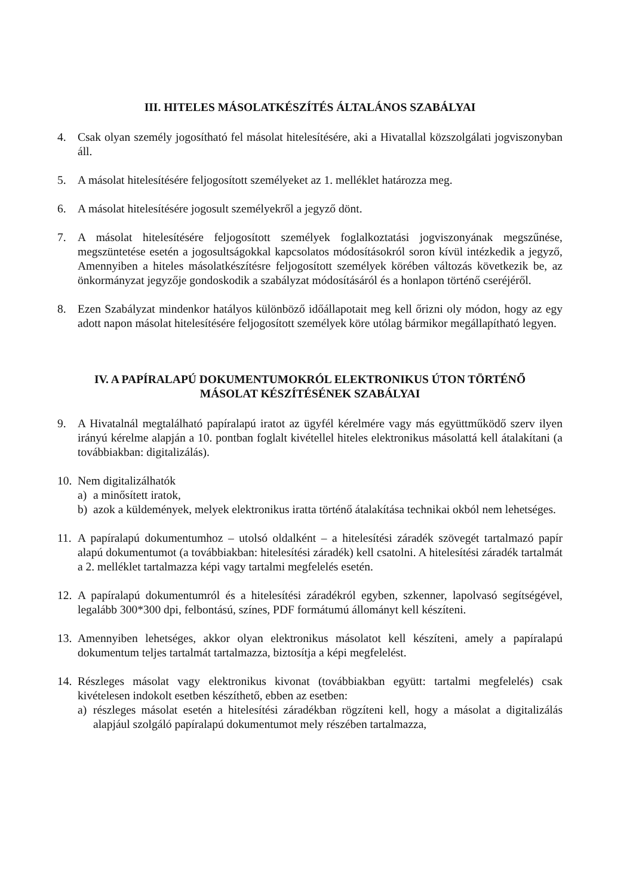III. HITELES MÁSOLATKÉSZÍTÉS ÁLTALÁNOS SZABÁLYAI
4. Csak olyan személy jogosítható fel másolat hitelesítésére, aki a Hivatallal közszolgálati jogviszonyban áll.
5. A másolat hitelesítésére feljogosított személyeket az 1. melléklet határozza meg.
6. A másolat hitelesítésére jogosult személyekről a jegyző dönt.
7. A másolat hitelesítésére feljogosított személyek foglalkoztatási jogviszonyának megszűnése, megszüntetése esetén a jogosultságokkal kapcsolatos módosításokról soron kívül intézkedik a jegyző, Amennyiben a hiteles másolatkészítésre feljogosított személyek körében változás következik be, az önkormányzat jegyzője gondoskodik a szabályzat módosításáról és a honlapon történő cseréjéről.
8. Ezen Szabályzat mindenkor hatályos különböző időállapotait meg kell őrizni oly módon, hogy az egy adott napon másolat hitelesítésére feljogosított személyek köre utólag bármikor megállapítható legyen.
IV. A PAPÍRALAPÚ DOKUMENTUMOKRÓL ELEKTRONIKUS ÚTON TÖRTÉNŐ
MÁSOLAT KÉSZÍTÉSÉNEK SZABÁLYAI
9. A Hivatalnál megtalálható papíralapú iratot az ügyfél kérelmére vagy más együttműködő szerv ilyen irányú kérelme alapján a 10. pontban foglalt kivétellel hiteles elektronikus másolattá kell átalakítani (a továbbiakban: digitalizálás).
10.
Nem digitalizálhatók
a) a minősített iratok,
b) azok a küldemények, melyek elektronikus iratta történő átalakítása technikai okból nem lehetséges.
11.
A papíralapú dokumentumhoz – utolsó oldalként – a hitelesítési záradék szövegét tartalmazó papír alapú dokumentumot (a továbbiakban: hitelesítési záradék) kell csatolni. A hitelesítési záradék tartalmát a 2. melléklet tartalmazza képi vagy tartalmi megfelelés esetén.
12.
A papíralapú dokumentumról és a hitelesítési záradékról egyben, szkenner, lapolvasó segítségével, legalább 300*300 dpi, felbontású, színes, PDF formátumú állományt kell készíteni.
13.
Amennyiben lehetséges, akkor olyan elektronikus másolatot kell készíteni, amely a papíralapú dokumentum teljes tartalmát tartalmazza, biztosítja a képi megfelelést.
14.
Részleges másolat vagy elektronikus kivonat (továbbiakban együtt: tartalmi megfelelés) csak kivételesen indokolt esetben készíthető, ebben az esetben:
a) részleges másolat esetén a hitelesítési záradékban rögzíteni kell, hogy a másolat a digitalizálás alapjául szolgáló papíralapú dokumentumot mely részében tartalmazza,